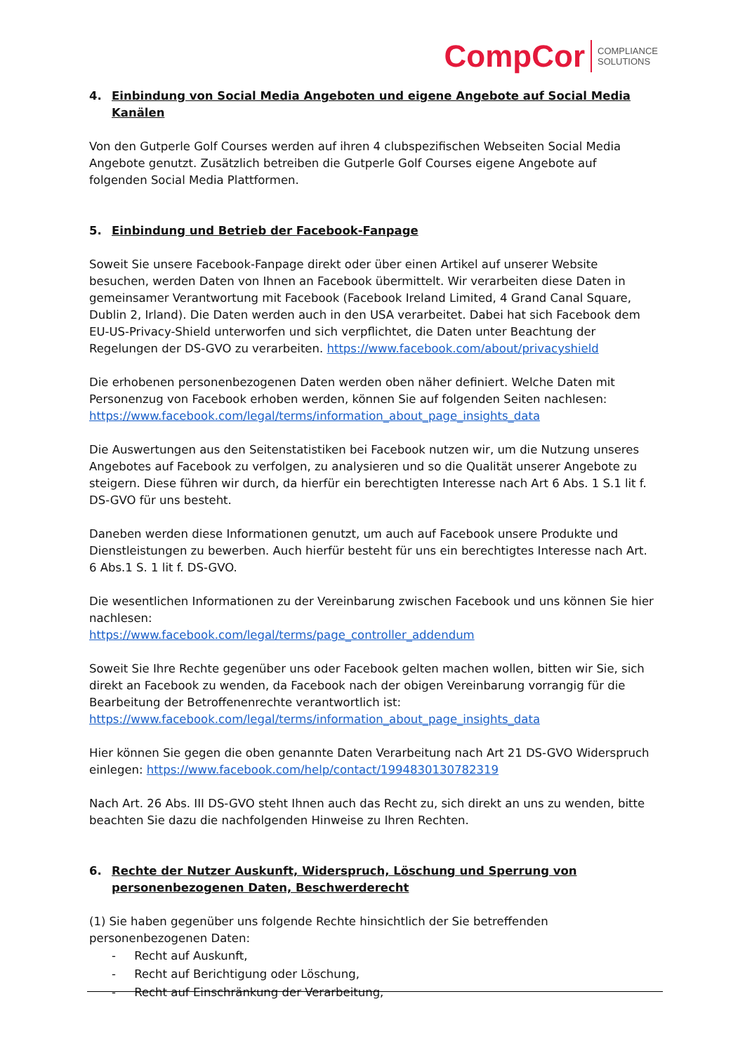CompCor COMPLIANCE
SOLUTIONS
4. Einbindung von Social Media Angeboten und eigene Angebote auf Social Media Kanälen
Von den Gutperle Golf Courses werden auf ihren 4 clubspezifischen Webseiten Social Media Angebote genutzt. Zusätzlich betreiben die Gutperle Golf Courses eigene Angebote auf folgenden Social Media Plattformen.
5. Einbindung und Betrieb der Facebook-Fanpage
Soweit Sie unsere Facebook-Fanpage direkt oder über einen Artikel auf unserer Website besuchen, werden Daten von Ihnen an Facebook übermittelt. Wir verarbeiten diese Daten in gemeinsamer Verantwortung mit Facebook (Facebook Ireland Limited, 4 Grand Canal Square, Dublin 2, Irland). Die Daten werden auch in den USA verarbeitet. Dabei hat sich Facebook dem EU-US-Privacy-Shield unterworfen und sich verpflichtet, die Daten unter Beachtung der Regelungen der DS-GVO zu verarbeiten. https://www.facebook.com/about/privacyshield
Die erhobenen personenbezogenen Daten werden oben näher definiert. Welche Daten mit Personenzug von Facebook erhoben werden, können Sie auf folgenden Seiten nachlesen:
https://www.facebook.com/legal/terms/information_about_page_insights_data
Die Auswertungen aus den Seitenstatistiken bei Facebook nutzen wir, um die Nutzung unseres Angebotes auf Facebook zu verfolgen, zu analysieren und so die Qualität unserer Angebote zu steigern. Diese führen wir durch, da hierfür ein berechtigten Interesse nach Art 6 Abs. 1 S.1 lit f. DS-GVO für uns besteht.
Daneben werden diese Informationen genutzt, um auch auf Facebook unsere Produkte und Dienstleistungen zu bewerben. Auch hierfür besteht für uns ein berechtigtes Interesse nach Art. 6 Abs.1 S. 1 lit f. DS-GVO.
Die wesentlichen Informationen zu der Vereinbarung zwischen Facebook und uns können Sie hier nachlesen:
https://www.facebook.com/legal/terms/page_controller_addendum
Soweit Sie Ihre Rechte gegenüber uns oder Facebook gelten machen wollen, bitten wir Sie, sich direkt an Facebook zu wenden, da Facebook nach der obigen Vereinbarung vorrangig für die Bearbeitung der Betroffenenrechte verantwortlich ist:
https://www.facebook.com/legal/terms/information_about_page_insights_data
Hier können Sie gegen die oben genannte Daten Verarbeitung nach Art 21 DS-GVO Widerspruch einlegen: https://www.facebook.com/help/contact/1994830130782319
Nach Art. 26 Abs. III DS-GVO steht Ihnen auch das Recht zu, sich direkt an uns zu wenden, bitte beachten Sie dazu die nachfolgenden Hinweise zu Ihren Rechten.
6. Rechte der Nutzer Auskunft, Widerspruch, Löschung und Sperrung von personenbezogenen Daten, Beschwerderecht
(1) Sie haben gegenüber uns folgende Rechte hinsichtlich der Sie betreffenden personenbezogenen Daten:
- Recht auf Auskunft,
- Recht auf Berichtigung oder Löschung,
- Recht auf Einschränkung der Verarbeitung,